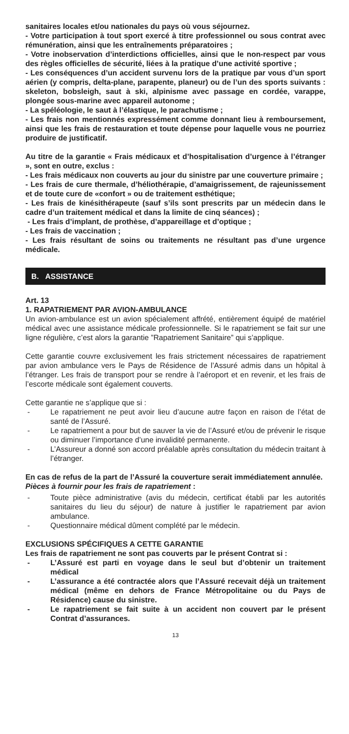sanitaires locales et/ou nationales du pays où vous séjournez.
- Votre participation à tout sport exercé à titre professionnel ou sous contrat avec rémunération, ainsi que les entraînements préparatoires ;
- Votre inobservation d’interdictions officielles, ainsi que le non-respect par vous des règles officielles de sécurité, liées à la pratique d’une activité sportive ;
- Les conséquences d’un accident survenu lors de la pratique par vous d’un sport aérien (y compris, delta-plane, parapente, planeur) ou de l’un des sports suivants : skeleton, bobsleigh, saut à ski, alpinisme avec passage en cordée, varappe, plongée sous-marine avec appareil autonome ;
- La spéléologie, le saut à l’élastique, le parachutisme ;
- Les frais non mentionnés expressément comme donnant lieu à remboursement, ainsi que les frais de restauration et toute dépense pour laquelle vous ne pourriez produire de justificatif.
Au titre de la garantie « Frais médicaux et d’hospitalisation d’urgence à l’étranger », sont en outre, exclus :
- Les frais médicaux non couverts au jour du sinistre par une couverture primaire ;
- Les frais de cure thermale, d’héliothérapie, d’amaigrissement, de rajeunissement et de toute cure de «confort » ou de traitement esthétique;
- Les frais de kinésithérapeute (sauf s’ils sont prescrits par un médecin dans le cadre d’un traitement médical et dans la limite de cinq séances) ;
- Les frais d’implant, de prothèse, d’appareillage et d’optique ;
- Les frais de vaccination ;
- Les frais résultant de soins ou traitements ne résultant pas d’une urgence médicale.
B. ASSISTANCE
Art. 13
1. RAPATRIEMENT PAR AVION-AMBULANCE
Un avion-ambulance est un avion spécialement affrété, entièrement équipé de matériel médical avec une assistance médicale professionnelle. Si le rapatriement se fait sur une ligne régulière, c’est alors la garantie ”Rapatriement Sanitaire” qui s’applique.
Cette garantie couvre exclusivement les frais strictement nécessaires de rapatriement par avion ambulance vers le Pays de Résidence de l’Assuré admis dans un hôpital à l’étranger. Les frais de transport pour se rendre à l’aéroport et en revenir, et les frais de l’escorte médicale sont également couverts.
Cette garantie ne s’applique que si :
- Le rapatriement ne peut avoir lieu d’aucune autre façon en raison de l’état de santé de l’Assuré.
- Le rapatriement a pour but de sauver la vie de l’Assuré et/ou de prévenir le risque ou diminuer l’importance d’une invalidité permanente.
- L’Assureur a donné son accord préalable après consultation du médecin traitant à l’étranger.
En cas de refus de la part de l’Assuré la couverture serait immédiatement annulée.
Pièces à fournir pour les frais de rapatriement :
- Toute pièce administrative (avis du médecin, certificat établi par les autorités sanitaires du lieu du séjour) de nature à justifier le rapatriement par avion ambulance.
- Questionnaire médical dûment complété par le médecin.
EXCLUSIONS SPÉCIFIQUES A CETTE GARANTIE
Les frais de rapatriement ne sont pas couverts par le présent Contrat si :
- L’Assuré est parti en voyage dans le seul but d’obtenir un traitement médical
- L’assurance a été contractée alors que l’Assuré recevait déjà un traitement médical (même en dehors de France Métropolitaine ou du Pays de Résidence) cause du sinistre.
- Le rapatriement se fait suite à un accident non couvert par le présent Contrat d’assurances.
13